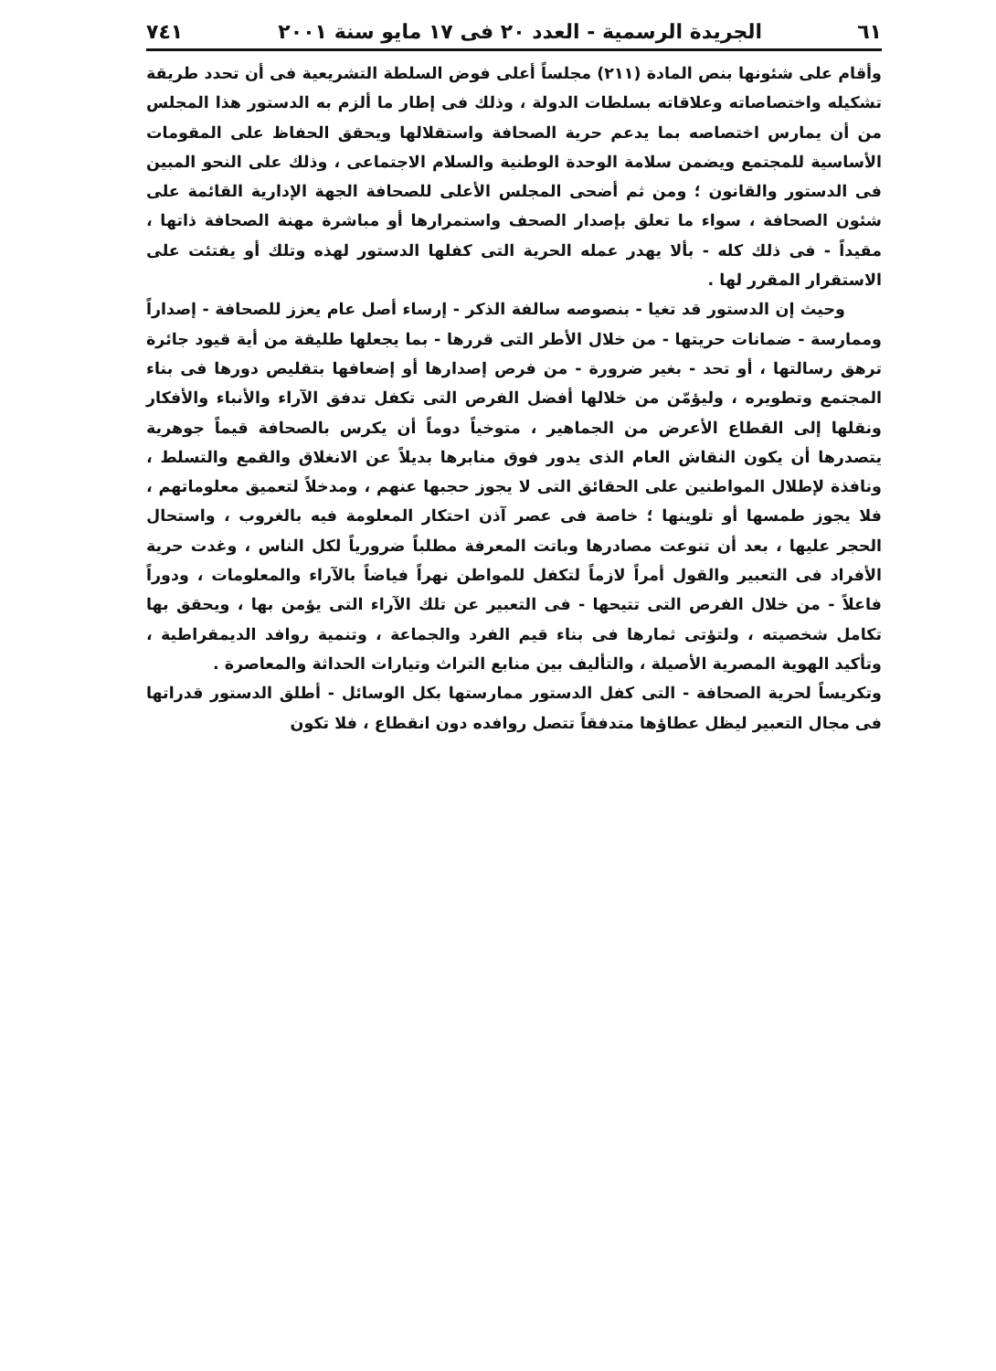٦١ الجريدة الرسمية - العدد ٢٠ فى ١٧ مايو سنة ٢٠٠١ ٧٤١
وأقام على شئونها بنص المادة (٢١١) مجلساً أعلى فوض السلطة التشريعية فى أن تحدد طريقة تشكيله واختصاصاته وعلاقاته بسلطات الدولة ، وذلك فى إطار ما ألزم به الدستور هذا المجلس من أن يمارس اختصاصه بما يدعم حرية الصحافة واستقلالها ويحقق الحفاظ على المقومات الأساسية للمجتمع ويضمن سلامة الوحدة الوطنية والسلام الاجتماعى ، وذلك على النحو المبين فى الدستور والقانون ؛ ومن ثم أضحى المجلس الأعلى للصحافة الجهة الإدارية القائمة على شئون الصحافة ، سواء ما تعلق بإصدار الصحف واستمرارها أو مباشرة مهنة الصحافة ذاتها ، مقيداً - فى ذلك كله - بألا يهدر عمله الحرية التى كفلها الدستور لهذه وتلك أو يفتئت على الاستقرار المقرر لها .
وحيث إن الدستور قد تغيا - بنصوصه سالفة الذكر - إرساء أصل عام يعزز للصحافة - إصداراً وممارسة - ضمانات حريتها - من خلال الأطر التى قررها - بما يجعلها طليقة من أية قيود جائرة ترهق رسالتها ، أو تحد - بغير ضرورة - من فرص إصدارها أو إضعافها بتقليص دورها فى بناء المجتمع وتطويره ، وليؤمّن من خلالها أفضل الفرص التى تكفل تدفق الآراء والأنباء والأفكار ونقلها إلى القطاع الأعرض من الجماهير ، متوخياً دوماً أن يكرس بالصحافة قيماً جوهرية يتصدرها أن يكون النقاش العام الذى يدور فوق منابرها بديلاً عن الانغلاق والقمع والتسلط ، ونافذة لإطلال المواطنين على الحقائق التى لا يجوز حجبها عنهم ، ومدخلاً لتعميق معلوماتهم ، فلا يجوز طمسها أو تلوينها ؛ خاصة فى عصر آذن احتكار المعلومة فيه بالغروب ، واستحال الحجر عليها ، بعد أن تنوعت مصادرها وباتت المعرفة مطلباً ضرورياً لكل الناس ، وغدت حرية الأفراد فى التعبير والقول أمراً لازماً لتكفل للمواطن نهراً فياضاً بالآراء والمعلومات ، ودوراً فاعلاً - من خلال الفرص التى تتيحها - فى التعبير عن تلك الآراء التى يؤمن بها ، ويحقق بها تكامل شخصيته ، ولتؤتى ثمارها فى بناء قيم الفرد والجماعة ، وتنمية روافد الديمقراطية ، وتأكيد الهوية المصرية الأصيلة ، والتأليف بين منابع التراث وتيارات الحداثة والمعاصرة .
وتكريساً لحرية الصحافة - التى كفل الدستور ممارستها بكل الوسائل - أطلق الدستور قدراتها فى مجال التعبير ليظل عطاؤها متدفقاً تتصل روافده دون انقطاع ، فلا تكون